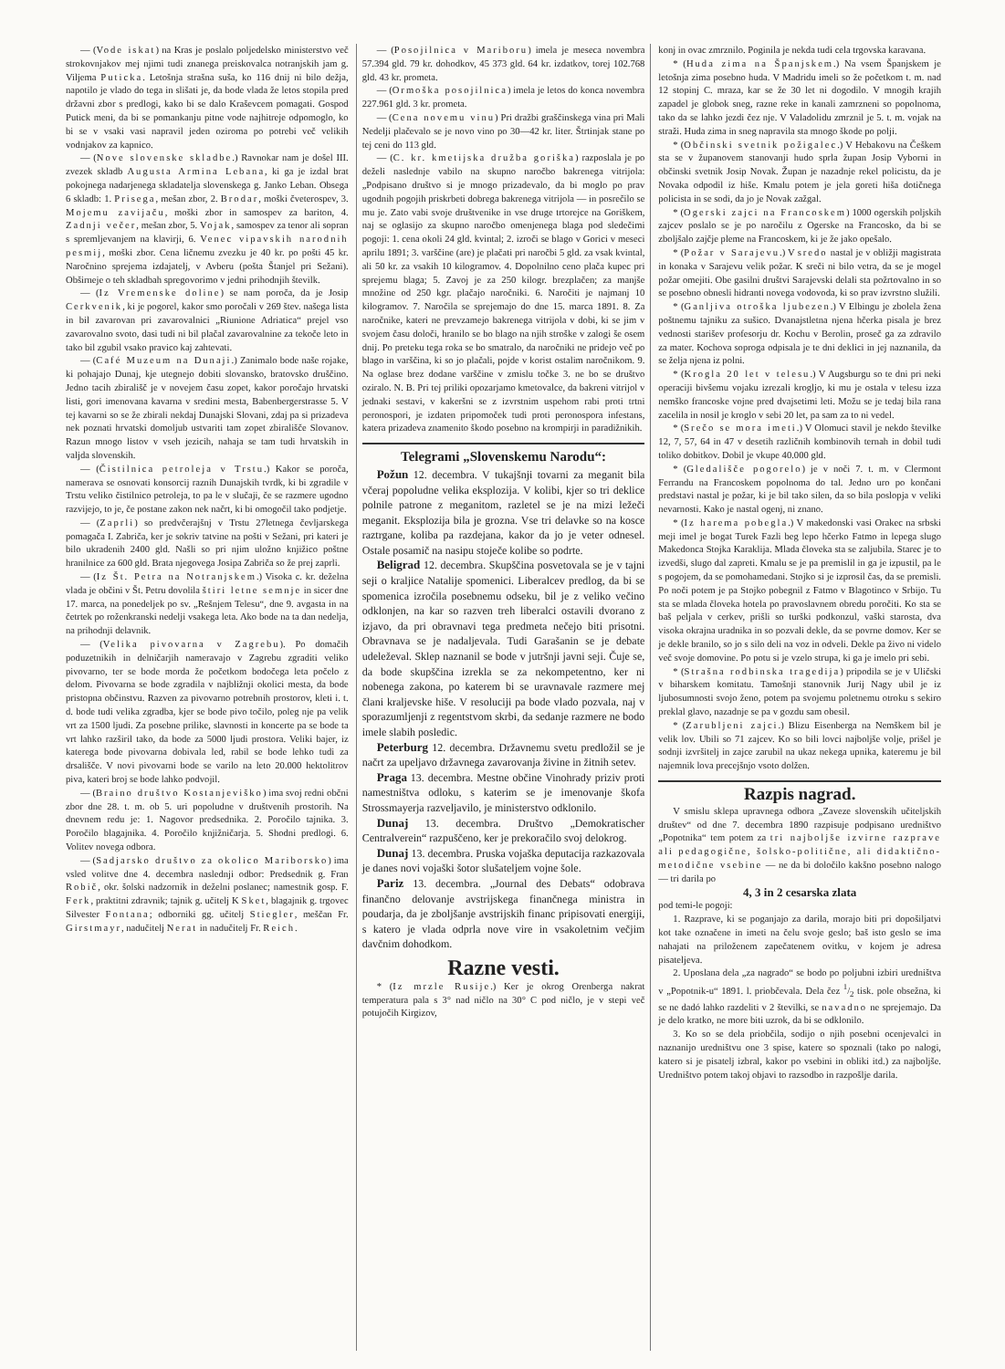— (Vode iskat) na Kras je poslalo poljedelsko ministerstvo več strokovnjakov mej njimi tudi znanega preiskovalca notranjskih jam g. Viljema Puticka. Letošnja strašna suša, ko 116 dnij ni bilo dežja, napotilo je vlado do tega in slišati je, da bode vlada že letos stopila pred državni zbor s predlogi, kako bi se dalo Kraševcem pomagati. Gospod Putick meni, da bi se pomankanju pitne vode najhitreje odpomoglo, ko bi se v vsaki vasi napravil jeden oziroma po potrebi več velikih vodnjakov za kapnico.
— (Nove slovenske skladbe.) Ravnokar nam je došel III. zvezek skladb Augusta Armina Lebana, ki ga je izdal brat pokojnega nadarjenega skladatelja slovenskega g. Janko Leban. Obsega 6 skladb: 1. Prisega, mešan zbor, 2. Brodar, moški čveterospev, 3. Mojemu zavijaču, moški zbor in samospev za bariton, 4. Zadnji večer, mešan zbor, 5. Vojak, samospev za tenor ali sopran s spremljevanjem na klavirji, 6. Venec vipavskih narodnih pesmij, moški zbor. Cena ličnemu zvezku je 40 kr. po pošti 45 kr. Naročnino sprejema izdajatelj, v Avberu (pošta Štanjel pri Sežani). Obširneje o teh skladbah spregovorimo v jedni prihodnjih številk.
— (Iz Vremenske doline) se nam poroča, da je Josip Cerkvenik, ki je pogorel, kakor smo poročali v 269 štev. našega lista in bil zavarovan pri zavarovalnici „Riunione Adriatica“ prejel vso zavarovalno svoto, dasi tudi ni bil plačal zavarovalnine za tekoče leto in tako bil zgubil vsako pravico kaj zahtevati.
— (Café Muzeum na Dunaji.) Zanimalo bode naše rojake, ki pohajajo Dunaj, kje utegnejo dobiti slovansko, bratovsko druščino. Jedno tacih zbirališč je v novejem času zopet, kakor poročajo hrvatski listi, gori imenovana kavarna v sredini mesta, Babenbergerstrasse 5. V tej kavarni so se že zbirali nekdaj Dunajski Slovani, zdaj pa si prizadeva nek poznati hrvatski domoljub ustvariti tam zopet zbirališče Slovanov. Razun mnogo listov v vseh jezicih, nahaja se tam tudi hrvatskih in valjda slovenskih.
— (Čistilnica petroleja v Trstu.) Kakor se poroča, namerava se osnovati konsorcij raznih Dunajskih tvrdk, ki bi zgradile v Trstu veliko čistilnico petroleja, to pa le v slučaji, če se razmere ugodno razvijejo, to je, če postane zakon nek načrt, ki bi omogočil tako podjetje.
— (Zaprli) so predvčerajšnj v Trstu 27letnega čevljarskega pomagača I. Zabriča, ker je sokriv tatvine na pošti v Sežani, pri kateri je bilo ukradenih 2400 gld. Našli so pri njim uložno knjižico poštne hranilnice za 600 gld. Brata njegovega Josipa Zabriča so že prej zaprli.
— (Iz Št. Petra na Notranjskem.) Visoka c. kr. deželna vlada je občini v Št. Petru dovolila štiri letne semnje in sicer dne 17. marca, na ponedeljek po sv. „Rešnjem Telesu“, dne 9. avgasta in na četrtek po roženkranski nedelji vsakega leta. Ako bode na ta dan nedelja, na prihodnji delavnik.
— (Velika pivovarna v Zagrebu). Po domačih poduzetnikih in delničarjih nameravajo v Zagrebu zgraditi veliko pivovarno, ter se bode morda že početkom bodočega leta počelo z delom. Pivovarna se bode zgradila v najbližnji okolici mesta, da bode pristopna občinstvu. Razven za pivovarno potrebnih prostorov, kleti i. t. d. bode tudi velika zgradba, kjer se bode pivo točilo, poleg nje pa velik vrt za 1500 ljudi. Za posebne prilike, slavnosti in koncerte pa se bode ta vrt lahko razširil tako, da bode za 5000 ljudi prostora. Veliki bajer, iz katerega bode pivovarna dobivala led, rabil se bode lehko tudi za drsališče. V novi pivovarni bode se varilo na leto 20.000 hektolitrov piva, kateri broj se bode lahko podvojil.
— (Braino društvo Kostanjeviško) ima svoj redni občni zbor dne 28. t. m. ob 5. uri popoludne v društvenih prostorih. Na dnevnem redu je: 1. Nagovor predsednika. 2. Poročilo tajnika. 3. Poročilo blagajnika. 4. Poročilo knjižničarja. 5. Shodni predlogi. 6. Volitev novega odbora.
— (Sadjarsko društvo za okolico Mariborsko) ima vsled volitve dne 4. decembra naslednji odbor: Predsednik g. Fran Robič, okr. šolski nadzornik in deželni poslanec; namestnik gosp. F. Ferk, praktitni zdravnik; tajnik g. učitelj K Sket, blagajnik g. trgovec Silvester Fontana; odborniki gg. učitelj Stiegler, meščan Fr. Girstmayr, nadučitelj Nerat in nadučitelj Fr. Reich.
— (Posojilnica v Mariboru) imela je meseca novembra 57.394 gld. 79 kr. dohodkov, 45 373 gld. 64 kr. izdatkov, torej 102.768 gld. 43 kr. prometa.
— (Ormoška posojilnica) imela je letos do konca novembra 227.961 gld. 3 kr. prometa.
— (Cena novemu vinu) Pri dražbi graščinskega vina pri Mali Nedelji plačevalo se je novo vino po 30—42 kr. liter. Štrtinjak stane po tej ceni do 113 gld.
— (C. kr. kmetijska družba goriška) razposlala je po deželi naslednje vabilo na skupno naročbo bakrenega vitrijola: „Podpisano društvo si je mnogo prizadevalo, da bi moglo po prav ugodnih pogojih priskrbeti dobrega bakrenega vitrijola — in posrečilo se mu je. Zato vabi svoje društvenike in vse druge trtorejce na Goriškem, naj se oglasijo za skupno naročbo omenjenega blaga pod sledečimi pogoji: 1. cena okoli 24 gld. kvintal; 2. izroči se blago v Gorici v meseci aprilu 1891; 3. varščine (are) je plačati pri naročbi 5 gld. za vsak kvintal, ali 50 kr. za vsakih 10 kilogramov. 4. Dopolnilno ceno plača kupec pri sprejemu blaga; 5. Zavoj je za 250 kilogr. brezplačen; za manjše množine od 250 kgr. plačajo naročniki. 6. Naročiti je najmanj 10 kilogramov. 7. Naročila se sprejemajo do dne 15. marca 1891. 8. Za naročnike, kateri ne prevzamejo bakrenega vitrijola v dobi, ki se jim v svojem času določi, hranilo se bo blago na njih stroške v zalogi še osem dnij. Po preteku tega roka se bo smatralo, da naročniki ne pridejo več po blago in varščina, ki so jo plačali, pojde v korist ostalim naročnikom. 9. Na oglase brez dodane varščine v zmislu točke 3. ne bo se društvo oziralo. N. B. Pri tej priliki opozarjamo kmetovalce, da bakreni vitrijol v jednaki sestavi, v kakeršni se z izvrstnim uspehom rabi proti trtni peronospori, je izdaten pripomoček tudi proti peronospora infestans, katera prizadeva znamenito škodo posebno na krompirji in paradižnikih.
Telegrami „Slovenskemu Narodu“:
Požun 12. decembra. V tukajšnji tovarni za meganit bila včeraj popoludne velika eksplozija. V kolibi, kjer so tri deklice polnile patrone z meganitom, razletel se je na mizi ležeči meganit. Eksplozija bila je grozna. Vse tri delavke so na kosce raztrgane, koliba pa razdejana, kakor da jo je veter odnesel. Ostale posamič na nasipu stoječe kolibe so podrte.
Beligrad 12. decembra. Skupščina posvetovala se je v tajni seji o kraljice Natalije spomenici. Liberalcev predlog, da bi se spomenica izročila posebnemu odseku, bil je z veliko večino odklonjen, na kar so razven treh liberalci ostavili dvorano z izjavo, da pri obravnavi tega predmeta nečejo biti prisotni. Obravnava se je nadaljevala. Tudi Garašanin se je debate udeleževal. Sklep naznanil se bode v jutršnji javni seji. Čuje se, da bode skupščina izrekla se za nekompetentno, ker ni nobenega zakona, po katerem bi se uravnavale razmere mej člani kraljevske hiše. V resoluciji pa bode vlado pozvala, naj v sporazumljenji z regentstvom skrbi, da sedanje razmere ne bodo imele slabih posledic.
Peterburg 12. decembra. Državnemu svetu predložil se je načrt za upeljavo državnega zavarovanja živine in žitnih setev.
Praga 13. decembra. Mestne občine Vinohrady priziv proti namestništva odloku, s katerim se je imenovanje škofa Strossmayerja razveljavilo, je ministerstvo odklonilo.
Dunaj 13. decembra. Društvo „Demokratischer Centralverein“ razpuščeno, ker je prekoračilo svoj delokrog.
Dunaj 13. decembra. Pruska vojaška deputacija razkazovala je danes novi vojaški šotor slušateljem vojne šole.
Pariz 13. decembra. „Journal des Debats“ odobrava finančno delovanje avstrijskega finančnega ministra in poudarja, da je zboljšanje avstrijskih financ pripisovati energiji, s katero je vlada odprla nove vire in vsakoletnim večjim davčnim dohodkom.
Razne vesti.
* (Iz mrzle Rusije.) Ker je okrog Orenberga nakrat temperatura pala s 3° nad ničlo na 30° C pod ničlo, je v stepi več potujočih Kirgizov,
konj in ovac zmrznilo. Poginila je nekda tudi cela trgovska karavana.
* (Huda zima na Španjskem.) Na vsem Španjskem je letošnja zima posebno huda. V Madridu imeli so že početkom t. m. nad 12 stopinj C. mraza, kar se že 30 let ni dogodilo. V mnogih krajih zapadel je globok sneg, razne reke in kanali zamrzneni so popolnoma, tako da se lahko jezdi čez nje. V Valadolidu zmrznil je 5. t. m. vojak na straži. Huda zima in sneg napravila sta mnogo škode po polji.
* (Občinski svetnik požigalec.) V Hebakovu na Češkem sta se v županovem stanovanji hudo sprla župan Josip Vyborni in občinski svetnik Josip Novak. Župan je nazadnje rekel policistu, da je Novaka odpodil iz hiše. Kmalu potem je jela goreti hiša dotičnega policista in se sodi, da jo je Novak zažgal.
* (Ogerski zajci na Francoskem) 1000 ogerskih poljskih zajcev poslalo se je po naročilu z Ogerske na Francosko, da bi se zboljšalo zajčje pleme na Francoskem, ki je že jako opešalo.
* (Požar v Sarajevu.) V sredo nastal je v obližji magistrata in konaka v Sarajevu velik požar. K sreči ni bilo vetra, da se je mogel požar omejiti. Obe gasilni društvi Sarajevski delali sta požrtovalno in so se posebno obnesli hidranti novega vodovoda, ki so prav izvrstno služili.
* (Ganljiva otroška ljubezen.) V Elbingu je zbolela žena poštnemu tajniku za sušico. Dvanajstletna njena hčerka pisala je brez vednosti starišev profesorju dr. Kochu v Berolin, proseč ga za zdravilo za mater. Kochova soproga odpisala je te dni deklici in jej naznanila, da se želja njena iz polni.
* (Krogla 20 let v telesu.) V Augsburgu so te dni pri neki operaciji bivšemu vojaku izrezali krogljo, ki mu je ostala v telesu izza nemško francoske vojne pred dvajsetimi leti. Možu se je tedaj bila rana zacelila in nosil je kroglo v sebi 20 let, pa sam za to ni vedel.
* (Srečo se mora imeti.) V Olomuci stavil je nekdo številke 12, 7, 57, 64 in 47 v desetih različnih kombinovih ternah in dobil tudi toliko dobitkov. Dobil je vkupe 40.000 gld.
* (Gledališče pogorelo) je v noči 7. t. m. v Clermont Ferrandu na Francoskem popolnoma do tal. Jedno uro po končani predstavi nastal je požar, ki je bil tako silen, da so bila poslopja v veliki nevarnosti. Kako je nastal ogenj, ni znano.
* (Iz harema pobegla.) V makedonski vasi Orakec na srbski meji imel je bogat Turek Fazli beg lepo hčerko Fatmo in lepega slugo Makedonca Stojka Karaklija. Mlada človeka sta se zaljubila. Starec je to izvedši, slugo dal zapreti. Kmalu se je pa premislil in ga je izpustil, pa le s pogojem, da se pomohamedani. Stojko si je izprosil čas, da se premisli. Po noči potem je pa Stojko pobegnil z Fatmo v Blagotinco v Srbijo. Tu sta se mlada človeka hotela po pravoslavnem obredu poročiti. Ko sta se baš peljala v cerkev, prišli so turški podkonzul, vaški starosta, dva visoka okrajna uradnika in so pozvali dekle, da se povrne domov. Ker se je dekle branilo, so jo s silo deli na voz in odveli. Dekle pa živo ni videlo več svoje domovine. Po potu si je vzelo strupa, ki ga je imelo pri sebi.
* (Strašna rodbinska tragedija) pripodila se je v Uličski v biharskem komitatu. Tamošnji stanovnik Jurij Nagy ubil je iz ljubosumnosti svojo ženo, potem pa svojemu poletnemu otroku s sekiro preklal glavo, nazadnje se pa v gozdu sam obesil.
* (Zarubljeni zajci.) Blizu Eisenberga na Nemškem bil je velik lov. Ubili so 71 zajcev. Ko so bili lovci najboljše volje, prišel je sodnji izvršitelj in zajce zarubil na ukaz nekega upnika, kateremu je bil najemnik lova precejšnjo vsoto dolžen.
Razpis nagrad.
V smislu sklepa upravnega odbora „Zaveze slovenskih učiteljskih društev“ od dne 7. decembra 1890 razpisuje podpisano uredništvo „Popotnika“ tem potem za tri najboljše izvirne razprave ali pedagogične, šolsko-politične, ali didaktično-metodične vsebine — ne da bi določilo kakšno posebno nalogo — tri darila po
4, 3 in 2 cesarska zlata
pod temi-le pogoji:
1. Razprave, ki se poganjajo za darila, morajo biti pri dopošiljatvi kot take označene in imeti na čelu svoje geslo; baš isto geslo se ima nahajati na priloženem zapečatenem ovitku, v kojem je adresa pisateljeva.
2. Uposlana dela „za nagrado“ se bodo po poljubni izbiri uredništva v „Popotnik-u“ 1891. l. priobčevala. Dela čez 1/2 tisk. pole obsežna, ki se ne dadó lahko razdeliti v 2 številki, se navadno ne sprejemajo. Da je delo kratko, ne more biti uzrok, da bi se odklonilo.
3. Ko so se dela priobčila, sodijo o njih posebni ocenjevalci in naznanijo uredništvu one 3 spise, katere so spoznali (tako po nalogi, katero si je pisatelj izbral, kakor po vsebini in obliki itd.) za najboljše. Uredništvo potem takoj objavi to razsodbo in razpošlje darila.